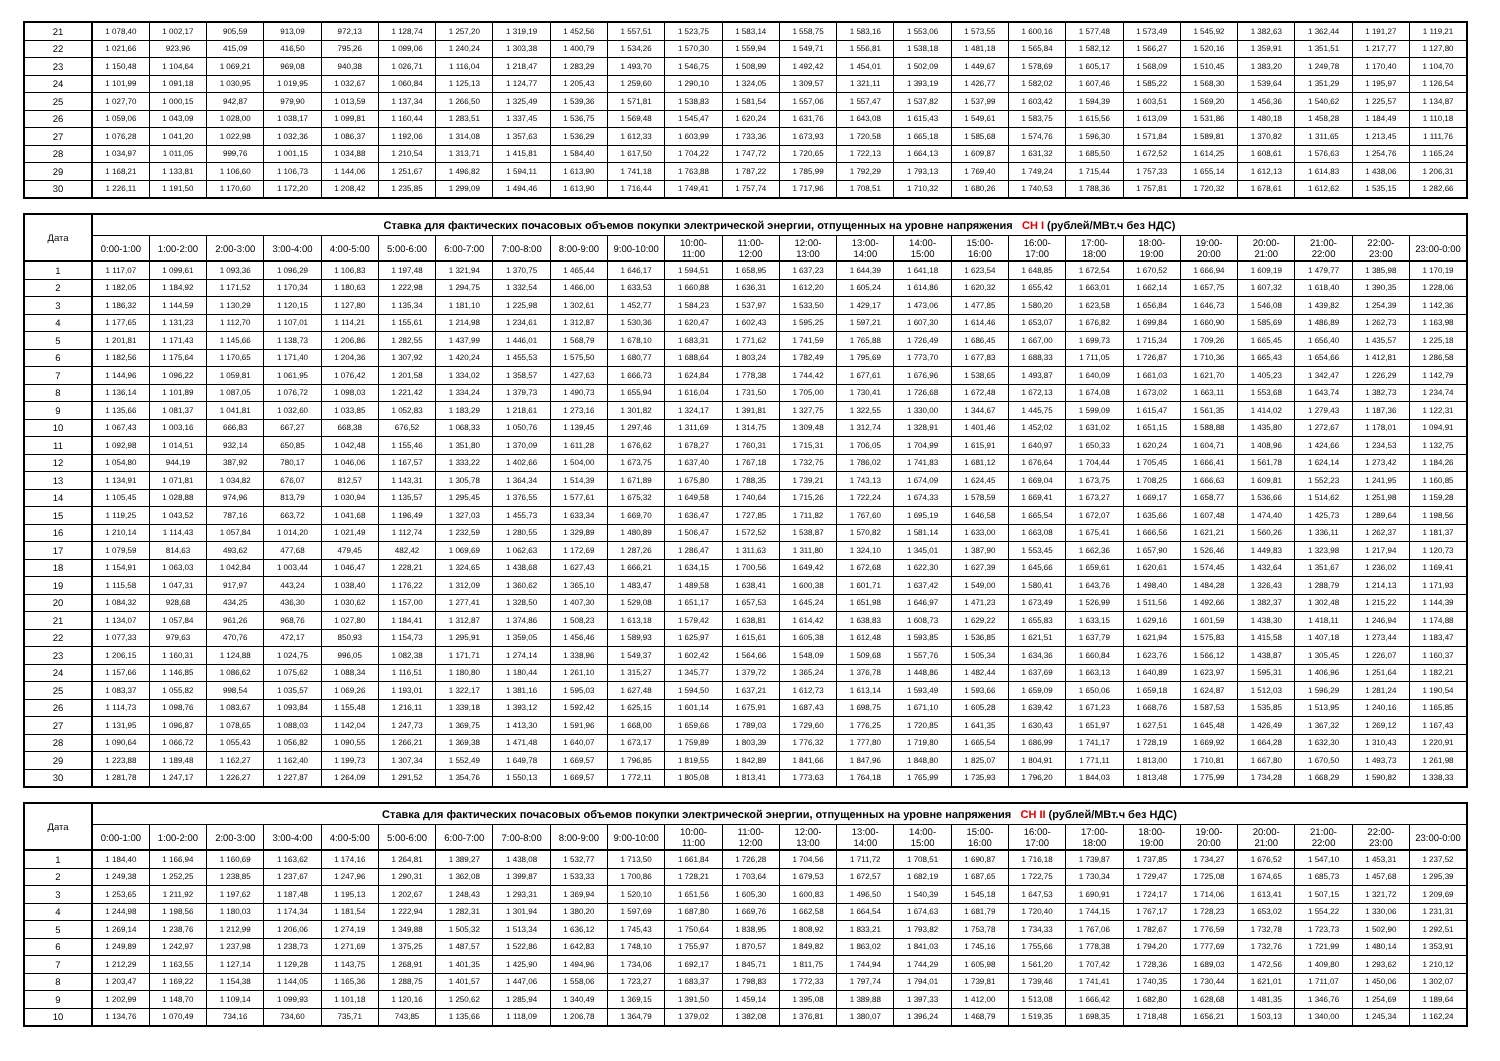| 21 | 1 078,40 | 1 002,17 | 905,59 | 913,09 | 972,13 | 1 128,74 | 1 257,20 | 1 319,19 | 1 452,56 | 1 557,51 | 1 523,75 | 1 583,14 | 1 558,75 | 1 583,16 | 1 553,06 | 1 573,55 | 1 600,16 | 1 577,48 | 1 573,49 | 1 545,92 | 1 382,63 | 1 362,44 | 1 191,27 | 1 119,21 |
| 22 | 1 021,66 | 923,96 | 415,09 | 416,50 | 795,26 | 1 099,06 | 1 240,24 | 1 303,38 | 1 400,79 | 1 534,26 | 1 570,30 | 1 559,94 | 1 549,71 | 1 556,81 | 1 538,18 | 1 481,18 | 1 565,84 | 1 582,12 | 1 566,27 | 1 520,16 | 1 359,91 | 1 351,51 | 1 217,77 | 1 127,80 |
| 23 | 1 150,48 | 1 104,64 | 1 069,21 | 969,08 | 940,38 | 1 026,71 | 1 116,04 | 1 218,47 | 1 283,29 | 1 493,70 | 1 546,75 | 1 508,99 | 1 492,42 | 1 454,01 | 1 502,09 | 1 449,67 | 1 578,69 | 1 605,17 | 1 568,09 | 1 510,45 | 1 383,20 | 1 249,78 | 1 170,40 | 1 104,70 |
| 24 | 1 101,99 | 1 091,18 | 1 030,95 | 1 019,95 | 1 032,67 | 1 060,84 | 1 125,13 | 1 124,77 | 1 205,43 | 1 259,60 | 1 290,10 | 1 324,05 | 1 309,57 | 1 321,11 | 1 393,19 | 1 426,77 | 1 582,02 | 1 607,46 | 1 585,22 | 1 568,30 | 1 539,64 | 1 351,29 | 1 195,97 | 1 126,54 |
| 25 | 1 027,70 | 1 000,15 | 942,87 | 979,90 | 1 013,59 | 1 137,34 | 1 266,50 | 1 325,49 | 1 539,36 | 1 571,81 | 1 538,83 | 1 581,54 | 1 557,06 | 1 557,47 | 1 537,82 | 1 537,99 | 1 603,42 | 1 594,39 | 1 603,51 | 1 569,20 | 1 456,36 | 1 540,62 | 1 225,57 | 1 134,87 |
| 26 | 1 059,06 | 1 043,09 | 1 028,00 | 1 038,17 | 1 099,81 | 1 160,44 | 1 283,51 | 1 337,45 | 1 536,75 | 1 569,48 | 1 545,47 | 1 620,24 | 1 631,76 | 1 643,08 | 1 615,43 | 1 549,61 | 1 583,75 | 1 615,56 | 1 613,09 | 1 531,86 | 1 480,18 | 1 458,28 | 1 184,49 | 1 110,18 |
| 27 | 1 076,28 | 1 041,20 | 1 022,98 | 1 032,36 | 1 086,37 | 1 192,06 | 1 314,08 | 1 357,63 | 1 536,29 | 1 612,33 | 1 603,99 | 1 733,36 | 1 673,93 | 1 720,58 | 1 665,18 | 1 585,68 | 1 574,76 | 1 596,30 | 1 571,84 | 1 589,81 | 1 370,82 | 1 311,65 | 1 213,45 | 1 111,76 |
| 28 | 1 034,97 | 1 011,05 | 999,76 | 1 001,15 | 1 034,88 | 1 210,54 | 1 313,71 | 1 415,81 | 1 584,40 | 1 617,50 | 1 704,22 | 1 747,72 | 1 720,65 | 1 722,13 | 1 664,13 | 1 609,87 | 1 631,32 | 1 685,50 | 1 672,52 | 1 614,25 | 1 608,61 | 1 576,63 | 1 254,76 | 1 165,24 |
| 29 | 1 168,21 | 1 133,81 | 1 106,60 | 1 106,73 | 1 144,06 | 1 251,67 | 1 496,82 | 1 594,11 | 1 613,90 | 1 741,18 | 1 763,88 | 1 787,22 | 1 785,99 | 1 792,29 | 1 793,13 | 1 769,40 | 1 749,24 | 1 715,44 | 1 757,33 | 1 655,14 | 1 612,13 | 1 614,83 | 1 438,06 | 1 206,31 |
| 30 | 1 226,11 | 1 191,50 | 1 170,60 | 1 172,20 | 1 208,42 | 1 235,85 | 1 299,09 | 1 494,46 | 1 613,90 | 1 716,44 | 1 749,41 | 1 757,74 | 1 717,96 | 1 708,51 | 1 710,32 | 1 680,26 | 1 740,53 | 1 788,36 | 1 757,81 | 1 720,32 | 1 678,61 | 1 612,62 | 1 535,15 | 1 282,66 |
| Дата | Ставка для фактических почасовых объемов покупки электрической энергии, отпущенных на уровне напряжения СН I (рублей/МВт.ч без НДС) | | | | | | | | | | | | | | | | | | | | | | | |
| --- | --- | --- | --- | --- | --- | --- | --- | --- | --- | --- | --- | --- | --- | --- | --- | --- | --- | --- | --- | --- | --- | --- | --- | --- |
| | 0:00-1:00 | 1:00-2:00 | 2:00-3:00 | 3:00-4:00 | 4:00-5:00 | 5:00-6:00 | 6:00-7:00 | 7:00-8:00 | 8:00-9:00 | 9:00-10:00 | 10:00- 11:00 | 11:00- 12:00 | 12:00- 13:00 | 13:00- 14:00 | 14:00- 15:00 | 15:00- 16:00 | 16:00- 17:00 | 17:00- 18:00 | 18:00- 19:00 | 19:00- 20:00 | 20:00- 21:00 | 21:00- 22:00 | 22:00- 23:00 | 23:00-0:00 |
| 1 | 1 117,07 | 1 099,61 | 1 093,36 | 1 096,29 | 1 106,83 | 1 197,48 | 1 321,94 | 1 370,75 | 1 465,44 | 1 646,17 | 1 594,51 | 1 658,95 | 1 637,23 | 1 644,39 | 1 641,18 | 1 623,54 | 1 648,85 | 1 672,54 | 1 670,52 | 1 666,94 | 1 609,19 | 1 479,77 | 1 385,98 | 1 170,19 |
| 2 | 1 182,05 | 1 184,92 | 1 171,52 | 1 170,34 | 1 180,63 | 1 222,98 | 1 294,75 | 1 332,54 | 1 466,00 | 1 633,53 | 1 660,88 | 1 636,31 | 1 612,20 | 1 605,24 | 1 614,86 | 1 620,32 | 1 655,42 | 1 663,01 | 1 662,14 | 1 657,75 | 1 607,32 | 1 618,40 | 1 390,35 | 1 228,06 |
| 3 | 1 186,32 | 1 144,59 | 1 130,29 | 1 120,15 | 1 127,80 | 1 135,34 | 1 181,10 | 1 225,98 | 1 302,61 | 1 452,77 | 1 584,23 | 1 537,97 | 1 533,50 | 1 429,17 | 1 473,06 | 1 477,85 | 1 580,20 | 1 623,58 | 1 656,84 | 1 646,73 | 1 546,08 | 1 439,82 | 1 254,39 | 1 142,36 |
| 4 | 1 177,65 | 1 131,23 | 1 112,70 | 1 107,01 | 1 114,21 | 1 155,61 | 1 214,98 | 1 234,61 | 1 312,87 | 1 530,36 | 1 620,47 | 1 602,43 | 1 595,25 | 1 597,21 | 1 607,30 | 1 614,46 | 1 653,07 | 1 676,82 | 1 699,84 | 1 660,90 | 1 585,69 | 1 486,89 | 1 262,73 | 1 163,98 |
| 5 | 1 201,81 | 1 171,43 | 1 145,66 | 1 138,73 | 1 206,86 | 1 282,55 | 1 437,99 | 1 446,01 | 1 568,79 | 1 678,10 | 1 683,31 | 1 771,62 | 1 741,59 | 1 765,88 | 1 726,49 | 1 686,45 | 1 667,00 | 1 699,73 | 1 715,34 | 1 709,26 | 1 665,45 | 1 656,40 | 1 435,57 | 1 225,18 |
| 6 | 1 182,56 | 1 175,64 | 1 170,65 | 1 171,40 | 1 204,36 | 1 307,92 | 1 420,24 | 1 455,53 | 1 575,50 | 1 680,77 | 1 688,64 | 1 803,24 | 1 782,49 | 1 795,69 | 1 773,70 | 1 677,83 | 1 688,33 | 1 711,05 | 1 726,87 | 1 710,36 | 1 665,43 | 1 654,66 | 1 412,81 | 1 286,58 |
| 7 | 1 144,96 | 1 096,22 | 1 059,81 | 1 061,95 | 1 076,42 | 1 201,58 | 1 334,02 | 1 358,57 | 1 427,63 | 1 666,73 | 1 624,84 | 1 778,38 | 1 744,42 | 1 677,61 | 1 676,96 | 1 538,65 | 1 493,87 | 1 640,09 | 1 661,03 | 1 621,70 | 1 405,23 | 1 342,47 | 1 226,29 | 1 142,79 |
| 8 | 1 136,14 | 1 101,89 | 1 087,05 | 1 076,72 | 1 098,03 | 1 221,42 | 1 334,24 | 1 379,73 | 1 490,73 | 1 655,94 | 1 616,04 | 1 731,50 | 1 705,00 | 1 730,41 | 1 726,68 | 1 672,48 | 1 672,13 | 1 674,08 | 1 673,02 | 1 663,11 | 1 553,68 | 1 643,74 | 1 382,73 | 1 234,74 |
| 9 | 1 135,66 | 1 081,37 | 1 041,81 | 1 032,60 | 1 033,85 | 1 052,83 | 1 183,29 | 1 218,61 | 1 273,16 | 1 301,82 | 1 324,17 | 1 391,81 | 1 327,75 | 1 322,55 | 1 330,00 | 1 344,67 | 1 445,75 | 1 599,09 | 1 615,47 | 1 561,35 | 1 414,02 | 1 279,43 | 1 187,36 | 1 122,31 |
| 10 | 1 067,43 | 1 003,16 | 666,83 | 667,27 | 668,38 | 676,52 | 1 068,33 | 1 050,76 | 1 139,45 | 1 297,46 | 1 311,69 | 1 314,75 | 1 309,48 | 1 312,74 | 1 328,91 | 1 401,46 | 1 452,02 | 1 631,02 | 1 651,15 | 1 588,88 | 1 435,80 | 1 272,67 | 1 178,01 | 1 094,91 |
| 11 | 1 092,98 | 1 014,51 | 932,14 | 650,85 | 1 042,48 | 1 155,46 | 1 351,80 | 1 370,09 | 1 611,28 | 1 676,62 | 1 678,27 | 1 760,31 | 1 715,31 | 1 706,05 | 1 704,99 | 1 615,91 | 1 640,97 | 1 650,33 | 1 620,24 | 1 604,71 | 1 408,96 | 1 424,66 | 1 234,53 | 1 132,75 |
| 12 | 1 054,80 | 944,19 | 387,92 | 780,17 | 1 046,06 | 1 167,57 | 1 333,22 | 1 402,66 | 1 504,00 | 1 673,75 | 1 637,40 | 1 767,18 | 1 732,75 | 1 786,02 | 1 741,83 | 1 681,12 | 1 676,64 | 1 704,44 | 1 705,45 | 1 666,41 | 1 561,78 | 1 624,14 | 1 273,42 | 1 184,26 |
| 13 | 1 134,91 | 1 071,81 | 1 034,82 | 676,07 | 812,57 | 1 143,31 | 1 305,78 | 1 364,34 | 1 514,39 | 1 671,89 | 1 675,80 | 1 788,35 | 1 739,21 | 1 743,13 | 1 674,09 | 1 624,45 | 1 669,04 | 1 673,75 | 1 708,25 | 1 666,63 | 1 609,81 | 1 552,23 | 1 241,95 | 1 160,85 |
| 14 | 1 105,45 | 1 028,88 | 974,96 | 813,79 | 1 030,94 | 1 135,57 | 1 295,45 | 1 376,55 | 1 577,61 | 1 675,32 | 1 649,58 | 1 740,64 | 1 715,26 | 1 722,24 | 1 674,33 | 1 578,59 | 1 669,41 | 1 673,27 | 1 669,17 | 1 658,77 | 1 536,66 | 1 514,62 | 1 251,98 | 1 159,28 |
| 15 | 1 119,25 | 1 043,52 | 787,16 | 663,72 | 1 041,68 | 1 196,49 | 1 327,03 | 1 455,73 | 1 633,34 | 1 669,70 | 1 636,47 | 1 727,85 | 1 711,82 | 1 767,60 | 1 695,19 | 1 646,58 | 1 665,54 | 1 672,07 | 1 635,66 | 1 607,48 | 1 474,40 | 1 425,73 | 1 289,64 | 1 198,56 |
| 16 | 1 210,14 | 1 114,43 | 1 057,84 | 1 014,20 | 1 021,49 | 1 112,74 | 1 232,59 | 1 280,55 | 1 329,89 | 1 480,89 | 1 506,47 | 1 572,52 | 1 538,87 | 1 570,82 | 1 581,14 | 1 633,00 | 1 663,08 | 1 675,41 | 1 666,56 | 1 621,21 | 1 560,26 | 1 336,11 | 1 262,37 | 1 181,37 |
| 17 | 1 079,59 | 814,63 | 493,62 | 477,68 | 479,45 | 482,42 | 1 069,69 | 1 062,63 | 1 172,69 | 1 287,26 | 1 286,47 | 1 311,63 | 1 311,80 | 1 324,10 | 1 345,01 | 1 387,90 | 1 553,45 | 1 662,36 | 1 657,90 | 1 526,46 | 1 449,83 | 1 323,98 | 1 217,94 | 1 120,73 |
| 18 | 1 154,91 | 1 063,03 | 1 042,84 | 1 003,44 | 1 046,47 | 1 228,21 | 1 324,65 | 1 438,68 | 1 627,43 | 1 666,21 | 1 634,15 | 1 700,56 | 1 649,42 | 1 672,68 | 1 622,30 | 1 627,39 | 1 645,66 | 1 659,61 | 1 620,61 | 1 574,45 | 1 432,64 | 1 351,67 | 1 236,02 | 1 169,41 |
| 19 | 1 115,58 | 1 047,31 | 917,97 | 443,24 | 1 038,40 | 1 176,22 | 1 312,09 | 1 360,62 | 1 365,10 | 1 483,47 | 1 489,58 | 1 638,41 | 1 600,38 | 1 601,71 | 1 637,42 | 1 549,00 | 1 580,41 | 1 643,76 | 1 498,40 | 1 484,28 | 1 326,43 | 1 288,79 | 1 214,13 | 1 171,93 |
| 20 | 1 084,32 | 928,68 | 434,25 | 436,30 | 1 030,62 | 1 157,00 | 1 277,41 | 1 328,50 | 1 407,30 | 1 529,08 | 1 651,17 | 1 657,53 | 1 645,24 | 1 651,98 | 1 646,97 | 1 471,23 | 1 673,49 | 1 526,99 | 1 511,56 | 1 492,66 | 1 382,37 | 1 302,48 | 1 215,22 | 1 144,39 |
| 21 | 1 134,07 | 1 057,84 | 961,26 | 968,76 | 1 027,80 | 1 184,41 | 1 312,87 | 1 374,86 | 1 508,23 | 1 613,18 | 1 579,42 | 1 638,81 | 1 614,42 | 1 638,83 | 1 608,73 | 1 629,22 | 1 655,83 | 1 633,15 | 1 629,16 | 1 601,59 | 1 438,30 | 1 418,11 | 1 246,94 | 1 174,88 |
| 22 | 1 077,33 | 979,63 | 470,76 | 472,17 | 850,93 | 1 154,73 | 1 295,91 | 1 359,05 | 1 456,46 | 1 589,93 | 1 625,97 | 1 615,61 | 1 605,38 | 1 612,48 | 1 593,85 | 1 536,85 | 1 621,51 | 1 637,79 | 1 621,94 | 1 575,83 | 1 415,58 | 1 407,18 | 1 273,44 | 1 183,47 |
| 23 | 1 206,15 | 1 160,31 | 1 124,88 | 1 024,75 | 996,05 | 1 082,38 | 1 171,71 | 1 274,14 | 1 338,96 | 1 549,37 | 1 602,42 | 1 564,66 | 1 548,09 | 1 509,68 | 1 557,76 | 1 505,34 | 1 634,36 | 1 660,84 | 1 623,76 | 1 566,12 | 1 438,87 | 1 305,45 | 1 226,07 | 1 160,37 |
| 24 | 1 157,66 | 1 146,85 | 1 086,62 | 1 075,62 | 1 088,34 | 1 116,51 | 1 180,80 | 1 180,44 | 1 261,10 | 1 315,27 | 1 345,77 | 1 379,72 | 1 365,24 | 1 376,78 | 1 448,86 | 1 482,44 | 1 637,69 | 1 663,13 | 1 640,89 | 1 623,97 | 1 595,31 | 1 406,96 | 1 251,64 | 1 182,21 |
| 25 | 1 083,37 | 1 055,82 | 998,54 | 1 035,57 | 1 069,26 | 1 193,01 | 1 322,17 | 1 381,16 | 1 595,03 | 1 627,48 | 1 594,50 | 1 637,21 | 1 612,73 | 1 613,14 | 1 593,49 | 1 593,66 | 1 659,09 | 1 650,06 | 1 659,18 | 1 624,87 | 1 512,03 | 1 596,29 | 1 281,24 | 1 190,54 |
| 26 | 1 114,73 | 1 098,76 | 1 083,67 | 1 093,84 | 1 155,48 | 1 216,11 | 1 339,18 | 1 393,12 | 1 592,42 | 1 625,15 | 1 601,14 | 1 675,91 | 1 687,43 | 1 698,75 | 1 671,10 | 1 605,28 | 1 639,42 | 1 671,23 | 1 668,76 | 1 587,53 | 1 535,85 | 1 513,95 | 1 240,16 | 1 165,85 |
| 27 | 1 131,95 | 1 096,87 | 1 078,65 | 1 088,03 | 1 142,04 | 1 247,73 | 1 369,75 | 1 413,30 | 1 591,96 | 1 668,00 | 1 659,66 | 1 789,03 | 1 729,60 | 1 776,25 | 1 720,85 | 1 641,35 | 1 630,43 | 1 651,97 | 1 627,51 | 1 645,48 | 1 426,49 | 1 367,32 | 1 269,12 | 1 167,43 |
| 28 | 1 090,64 | 1 066,72 | 1 055,43 | 1 056,82 | 1 090,55 | 1 266,21 | 1 369,38 | 1 471,48 | 1 640,07 | 1 673,17 | 1 759,89 | 1 803,39 | 1 776,32 | 1 777,80 | 1 719,80 | 1 665,54 | 1 686,99 | 1 741,17 | 1 728,19 | 1 669,92 | 1 664,28 | 1 632,30 | 1 310,43 | 1 220,91 |
| 29 | 1 223,88 | 1 189,48 | 1 162,27 | 1 162,40 | 1 199,73 | 1 307,34 | 1 552,49 | 1 649,78 | 1 669,57 | 1 796,85 | 1 819,55 | 1 842,89 | 1 841,66 | 1 847,96 | 1 848,80 | 1 825,07 | 1 804,91 | 1 771,11 | 1 813,00 | 1 710,81 | 1 667,80 | 1 670,50 | 1 493,73 | 1 261,98 |
| 30 | 1 281,78 | 1 247,17 | 1 226,27 | 1 227,87 | 1 264,09 | 1 291,52 | 1 354,76 | 1 550,13 | 1 669,57 | 1 772,11 | 1 805,08 | 1 813,41 | 1 773,63 | 1 764,18 | 1 765,99 | 1 735,93 | 1 796,20 | 1 844,03 | 1 813,48 | 1 775,99 | 1 734,28 | 1 668,29 | 1 590,82 | 1 338,33 |
| Дата | Ставка для фактических почасовых объемов покупки электрической энергии, отпущенных на уровне напряжения СН II (рублей/МВт.ч без НДС) | | | | | | | | | | | | | | | | | | | | | | | |
| --- | --- | --- | --- | --- | --- | --- | --- | --- | --- | --- | --- | --- | --- | --- | --- | --- | --- | --- | --- | --- | --- | --- | --- | --- |
| | 0:00-1:00 | 1:00-2:00 | 2:00-3:00 | 3:00-4:00 | 4:00-5:00 | 5:00-6:00 | 6:00-7:00 | 7:00-8:00 | 8:00-9:00 | 9:00-10:00 | 10:00- 11:00 | 11:00- 12:00 | 12:00- 13:00 | 13:00- 14:00 | 14:00- 15:00 | 15:00- 16:00 | 16:00- 17:00 | 17:00- 18:00 | 18:00- 19:00 | 19:00- 20:00 | 20:00- 21:00 | 21:00- 22:00 | 22:00- 23:00 | 23:00-0:00 |
| 1 | 1 184,40 | 1 166,94 | 1 160,69 | 1 163,62 | 1 174,16 | 1 264,81 | 1 389,27 | 1 438,08 | 1 532,77 | 1 713,50 | 1 661,84 | 1 726,28 | 1 704,56 | 1 711,72 | 1 708,51 | 1 690,87 | 1 716,18 | 1 739,87 | 1 737,85 | 1 734,27 | 1 676,52 | 1 547,10 | 1 453,31 | 1 237,52 |
| 2 | 1 249,38 | 1 252,25 | 1 238,85 | 1 237,67 | 1 247,96 | 1 290,31 | 1 362,08 | 1 399,87 | 1 533,33 | 1 700,86 | 1 728,21 | 1 703,64 | 1 679,53 | 1 672,57 | 1 682,19 | 1 687,65 | 1 722,75 | 1 730,34 | 1 729,47 | 1 725,08 | 1 674,65 | 1 685,73 | 1 457,68 | 1 295,39 |
| 3 | 1 253,65 | 1 211,92 | 1 197,62 | 1 187,48 | 1 195,13 | 1 202,67 | 1 248,43 | 1 293,31 | 1 369,94 | 1 520,10 | 1 651,56 | 1 605,30 | 1 600,83 | 1 496,50 | 1 540,39 | 1 545,18 | 1 647,53 | 1 690,91 | 1 724,17 | 1 714,06 | 1 613,41 | 1 507,15 | 1 321,72 | 1 209,69 |
| 4 | 1 244,98 | 1 198,56 | 1 180,03 | 1 174,34 | 1 181,54 | 1 222,94 | 1 282,31 | 1 301,94 | 1 380,20 | 1 597,69 | 1 687,80 | 1 669,76 | 1 662,58 | 1 664,54 | 1 674,63 | 1 681,79 | 1 720,40 | 1 744,15 | 1 767,17 | 1 728,23 | 1 653,02 | 1 554,22 | 1 330,06 | 1 231,31 |
| 5 | 1 269,14 | 1 238,76 | 1 212,99 | 1 206,06 | 1 274,19 | 1 349,88 | 1 505,32 | 1 513,34 | 1 636,12 | 1 745,43 | 1 750,64 | 1 838,95 | 1 808,92 | 1 833,21 | 1 793,82 | 1 753,78 | 1 734,33 | 1 767,06 | 1 782,67 | 1 776,59 | 1 732,78 | 1 723,73 | 1 502,90 | 1 292,51 |
| 6 | 1 249,89 | 1 242,97 | 1 237,98 | 1 238,73 | 1 271,69 | 1 375,25 | 1 487,57 | 1 522,86 | 1 642,83 | 1 748,10 | 1 755,97 | 1 870,57 | 1 849,82 | 1 863,02 | 1 841,03 | 1 745,16 | 1 755,66 | 1 778,38 | 1 794,20 | 1 777,69 | 1 732,76 | 1 721,99 | 1 480,14 | 1 353,91 |
| 7 | 1 212,29 | 1 163,55 | 1 127,14 | 1 129,28 | 1 143,75 | 1 268,91 | 1 401,35 | 1 425,90 | 1 494,96 | 1 734,06 | 1 692,17 | 1 845,71 | 1 811,75 | 1 744,94 | 1 744,29 | 1 605,98 | 1 561,20 | 1 707,42 | 1 728,36 | 1 689,03 | 1 472,56 | 1 409,80 | 1 293,62 | 1 210,12 |
| 8 | 1 203,47 | 1 169,22 | 1 154,38 | 1 144,05 | 1 165,36 | 1 288,75 | 1 401,57 | 1 447,06 | 1 558,06 | 1 723,27 | 1 683,37 | 1 798,83 | 1 772,33 | 1 797,74 | 1 794,01 | 1 739,81 | 1 739,46 | 1 741,41 | 1 740,35 | 1 730,44 | 1 621,01 | 1 711,07 | 1 450,06 | 1 302,07 |
| 9 | 1 202,99 | 1 148,70 | 1 109,14 | 1 099,93 | 1 101,18 | 1 120,16 | 1 250,62 | 1 285,94 | 1 340,49 | 1 369,15 | 1 391,50 | 1 459,14 | 1 395,08 | 1 389,88 | 1 397,33 | 1 412,00 | 1 513,08 | 1 666,42 | 1 682,80 | 1 628,68 | 1 481,35 | 1 346,76 | 1 254,69 | 1 189,64 |
| 10 | 1 134,76 | 1 070,49 | 734,16 | 734,60 | 735,71 | 743,85 | 1 135,66 | 1 118,09 | 1 206,78 | 1 364,79 | 1 379,02 | 1 382,08 | 1 376,81 | 1 380,07 | 1 396,24 | 1 468,79 | 1 519,35 | 1 698,35 | 1 718,48 | 1 656,21 | 1 503,13 | 1 340,00 | 1 245,34 | 1 162,24 |